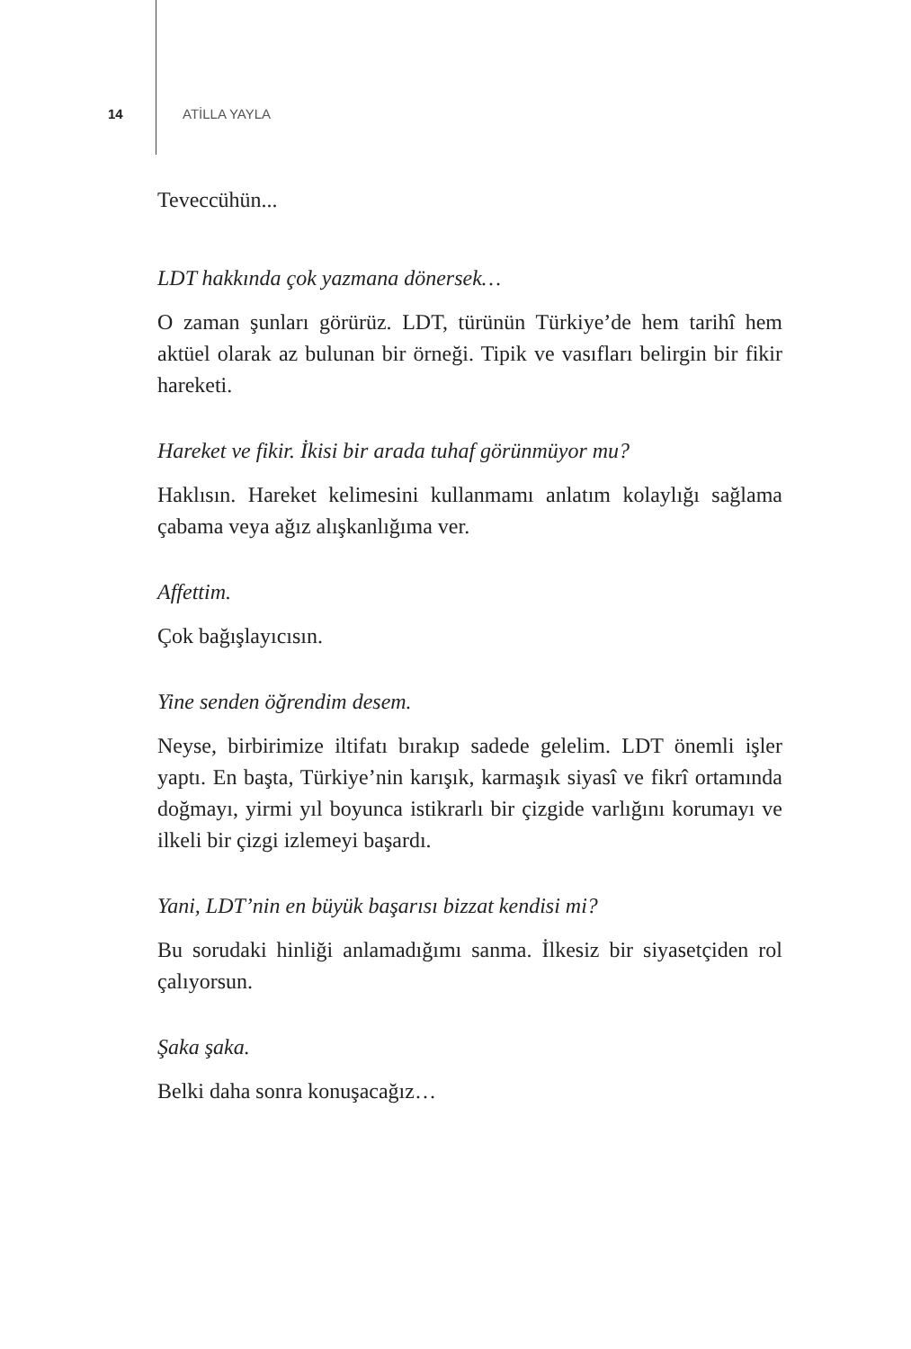14 ATİLLA YAYLA
Teveccühün...
LDT hakkında çok yazmana dönersek…
O zaman şunları görürüz. LDT, türünün Türkiye’de hem tarihî hem aktüel olarak az bulunan bir örneği. Tipik ve vasıfları belirgin bir fikir hareketi.
Hareket ve fikir. İkisi bir arada tuhaf görünmüyor mu?
Haklısın. Hareket kelimesini kullanmamı anlatım kolaylığı sağlama çabama veya ağız alışkanlığıma ver.
Affettim.
Çok bağışlayıcısın.
Yine senden öğrendim desem.
Neyse, birbirimize iltifatı bırakıp sadede gelelim. LDT önemli işler yaptı. En başta, Türkiye’nin karışık, karmaşık siyasî ve fikrî ortamında doğmayı, yirmi yıl boyunca istikrarlı bir çizgide varlığını korumayı ve ilkeli bir çizgi izlemeyi başardı.
Yani, LDT’nin en büyük başarısı bizzat kendisi mi?
Bu sorudaki hinliği anlamadığımı sanma. İlkesiz bir siyasetçiden rol çalıyorsun.
Şaka şaka.
Belki daha sonra konuşacağız…